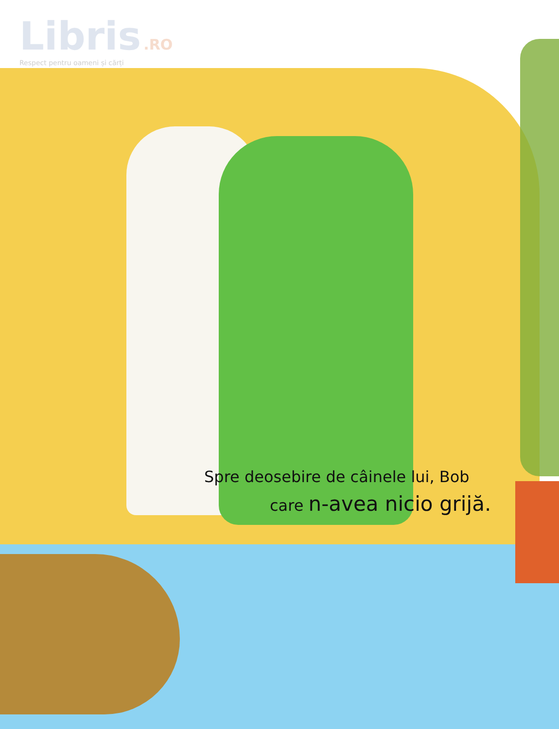Libris .RO
Respect pentru oameni și cărți
Spre deosebire de câinele lui, Bob
care n-avea nicio grijă.